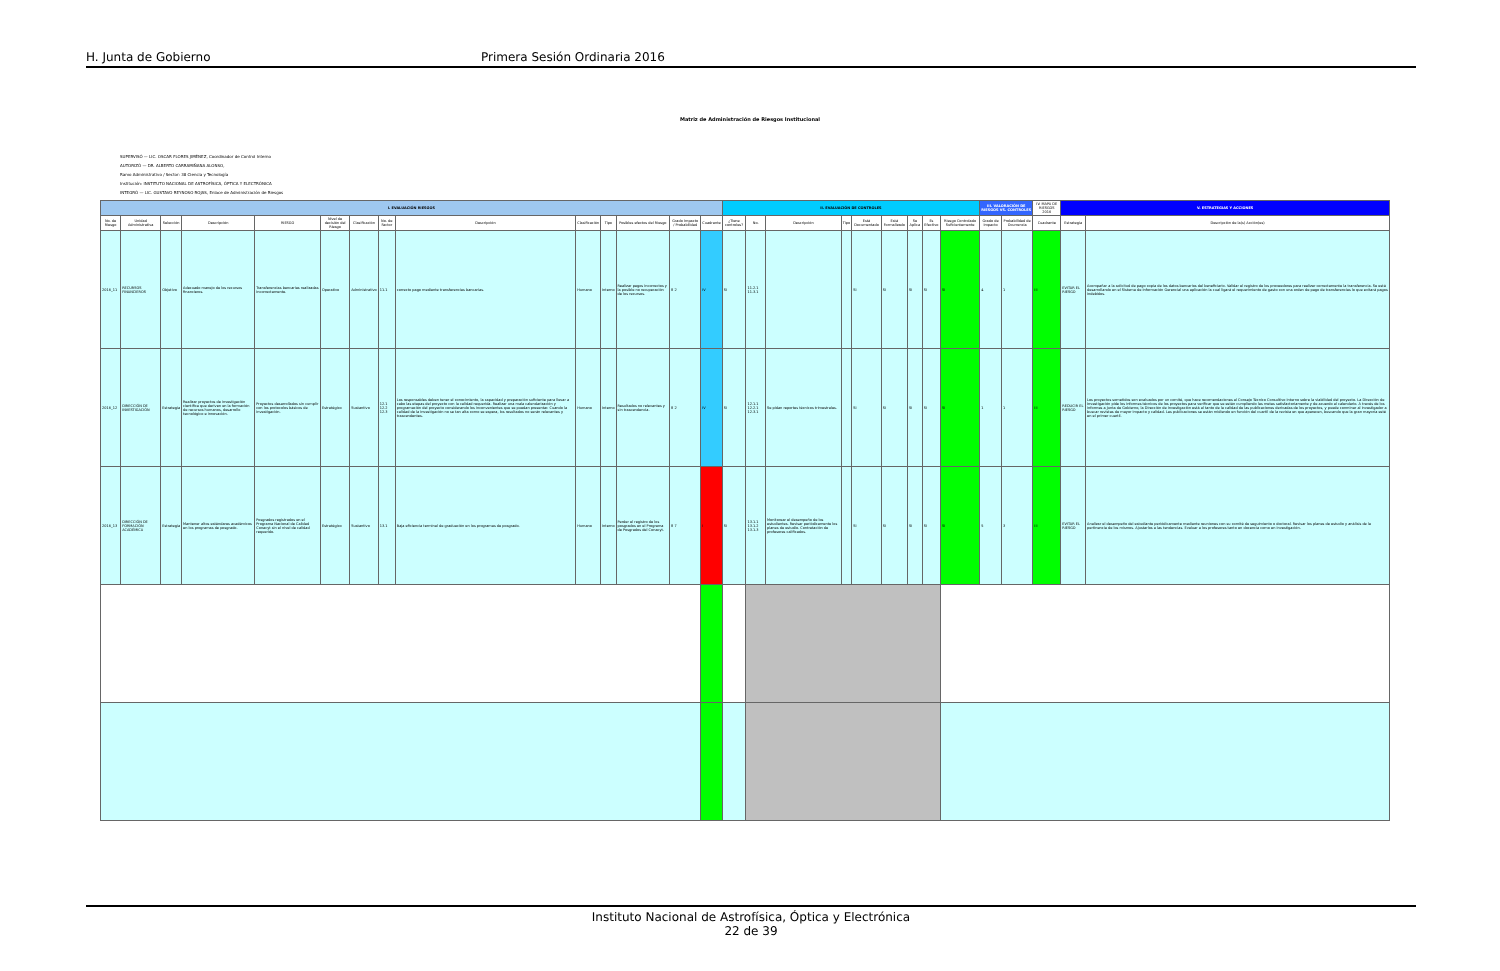H. Junta de Gobierno Primera Sesión Ordinaria 2016
Matriz de Administración de Riesgos Institucional
SUPERVISÓ — LIC. OSCAR FLORES JIMÉNEZ, Coordinador de Control Interno
AUTORIZÓ — DR. ALBERTO CARRAMIÑANA ALONSO,
Ramo Administrativo / Sector: 38 Ciencia y Tecnología
Institución: INSTITUTO NACIONAL DE ASTROFÍSICA, ÓPTICA Y ELECTRÓNICA
INTEGRÓ — LIC. GUSTAVO REYNOSO ROJAS, Enlace de Administración de Riesgos
| I. EVALUACIÓN RIESGOS | | | | | | | | | | | | | | II. EVALUACIÓN DE CONTROLES | | | | | | | | | III. VALORACIÓN DE RIESGOS VS. CONTROLES | | IV. MAPA DE RIESGOS 2016 | V. ESTRATEGIAS Y ACCIONES | |
| --- | --- | --- | --- | --- | --- | --- | --- | --- | --- | --- | --- | --- | --- | --- | --- | --- | --- | --- | --- | --- | --- | --- | --- | --- | --- | --- | --- |
| No. de Riesgo | Unidad Administrativa | Selección | Descripción | RIESGO | Nivel de decisión del Riesgo | Clasificación | No. de Factor | Descripción | Clasificación | Tipo | Posibles efectos del Riesgo | Grado Impacto / Probabilidad | Cuadrante | ¿Tiene controles? | No. | Descripción | Tipo | Está Documentado | Está Formalizado | Se Aplica | Es Efectivo | Riesgo Controlado Suficientemente | Grado de Impacto | Probabilidad de Ocurrencia | Cuadrante | Estrategia | Descripción de la(s) Acción(es) |
| 2016_11 | RECURSOS FINANCIEROS | Objetivo | Adecuado manejo de los recursos financieros. | Transferencias bancarias realizadas incorrectamente. | Operativo | Administrativo | 11.1 | correcto pago mediante transferencias bancarias. | Humano | Interno | Realizar pagos incorrectos y la posible no recuperación de los recursos. | 8 2 | IV | SI | 11.2.1 11.3.1 | | | SI | SI | SI | SI | SI | 4 | 1 | III | EVITAR EL RIESGO | Acompañar a la solicitud de pago copia de los datos bancarios del beneficiario. Validar el registro de los proveedores para realizar correctamente la transferencia. Se está desarrollando en el Sistema de Información Gerencial una aplicación la cual ligará el requerimiento de gasto con una orden de pago de transferencias lo que evitará pagos indebidos. |
| 2016_12 | DIRECCIÓN DE INVESTIGACIÓN | Estrategia | Realizar proyectos de investigación científica que deriven en la formación de recursos humanos, desarrollo tecnológico e innovación. | Proyectos desarrollados sin cumplir con los protocolos básicos de investigación. | Estratégico | Sustantivo | 12.1 12.2 12.3 | Los responsables deben tener el conocimiento, la capacidad y preparación suficiente para llevar a cabo las etapas del proyecto con la calidad requerida. Realizar una mala calendarización y programación del proyecto considerando los inconvenientes que se puedan presentar. Cuando la calidad de la investigación no se tan alta como se espera, los resultados no serán relevantes y trascendentes. | Humano | Interno | Resultados no relevantes y sin trascendencia. | 8 2 | IV | SI | 12.1.1 12.2.1 12.3.1 | Se pidan reportes técnicos trimestrales. | | SI | SI | SI | SI | SI | 1 | 1 | III | REDUCIR EL RIESGO | Los proyectos sometidos son evaluados por un comité, que hace recomendaciones al Consejo Técnico Consultivo Interno sobre la viabilidad del proyecto. La Dirección de Investigación pide los informes técnicos de los proyectos para verificar que se están cumpliendo las metas satisfactoriamente y de acuerdo al calendario. A través de los informes a Junta de Gobierno, la Dirección de Investigación está al tanto de la calidad de las publicaciones derivadas de los proyectos, y puede conminar al investigador a buscar revistas de mayor impacto y calidad. Las publicaciones se están midiendo en función del cuartil de la revista en que aparecen, buscando que la gran mayoría esté en el primer cuartil. |
| 2016_13 | DIRECCIÓN DE FORMACIÓN ACADÉMICA | Estrategia | Mantener altos estándares académicos en los programas de posgrado. | Posgrados registrados en el Programa Nacional de Calidad Conacyt sin el nivel de calidad requerido. | Estratégico | Sustantivo | 13.1 | Baja eficiencia terminal de graduación en los programas de posgrado. | Humano | Interno | Perder el registro de los posgrados en el Programa de Posgrados del Conacyt. | 8 7 | I | SI | 13.1.1 13.1.2 13.1.3 | Monitorear el desempeño de los estudiantes. Revisar periódicamente los planes de estudio. Contratación de profesores calificados. | | SI | SI | SI | SI | SI | 5 | 3 | III | EVITAR EL RIESGO | Analizar el desempeño del estudiante periódicamente mediante reuniones con su comité de seguimiento o doctoral. Revisar los planes de estudio y análisis de la pertinencia de los mismos. Ajustarlos a las tendencias. Evaluar a los profesores tanto en docencia como en investigación. |
Instituto Nacional de Astrofísica, Óptica y Electrónica
22 de 39